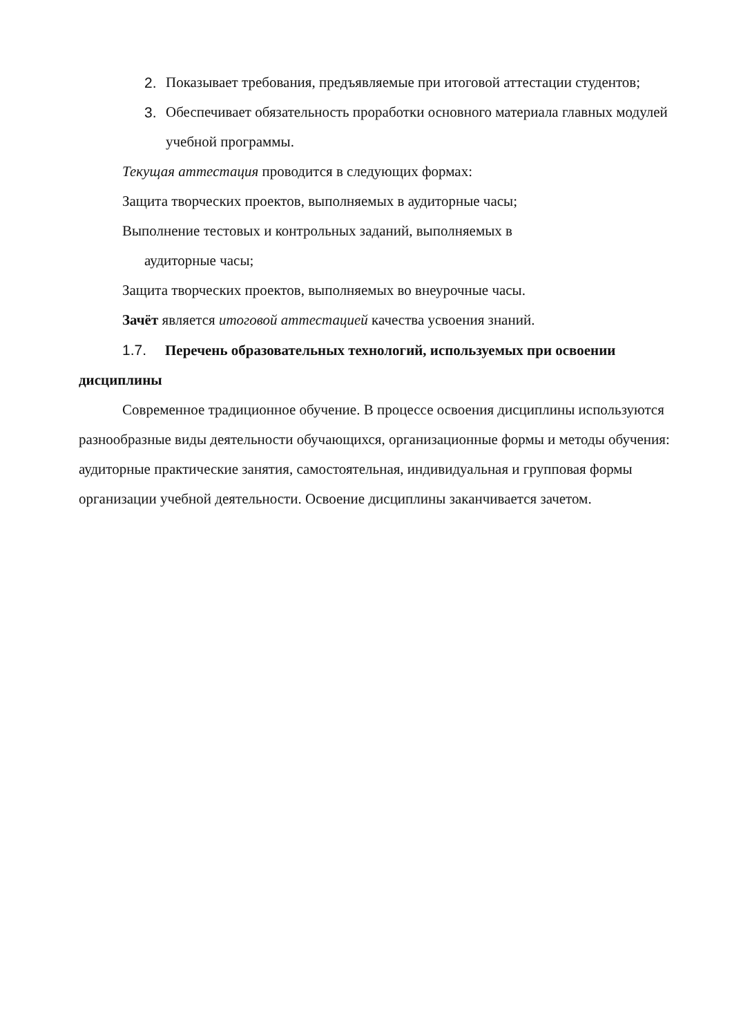2. Показывает требования, предъявляемые при итоговой аттестации студентов;
3. Обеспечивает обязательность проработки основного материала главных модулей учебной программы.
Текущая аттестация проводится в следующих формах:
Защита творческих проектов, выполняемых в аудиторные часы;
Выполнение тестовых и контрольных заданий, выполняемых в
аудиторные часы;
Защита творческих проектов, выполняемых во внеурочные часы.
Зачёт является итоговой аттестацией качества усвоения знаний.
1.7. Перечень образовательных технологий, используемых при освоении дисциплины
Современное традиционное обучение. В процессе освоения дисциплины используются разнообразные виды деятельности обучающихся, организационные формы и методы обучения: аудиторные практические занятия, самостоятельная, индивидуальная и групповая формы организации учебной деятельности. Освоение дисциплины заканчивается зачетом.